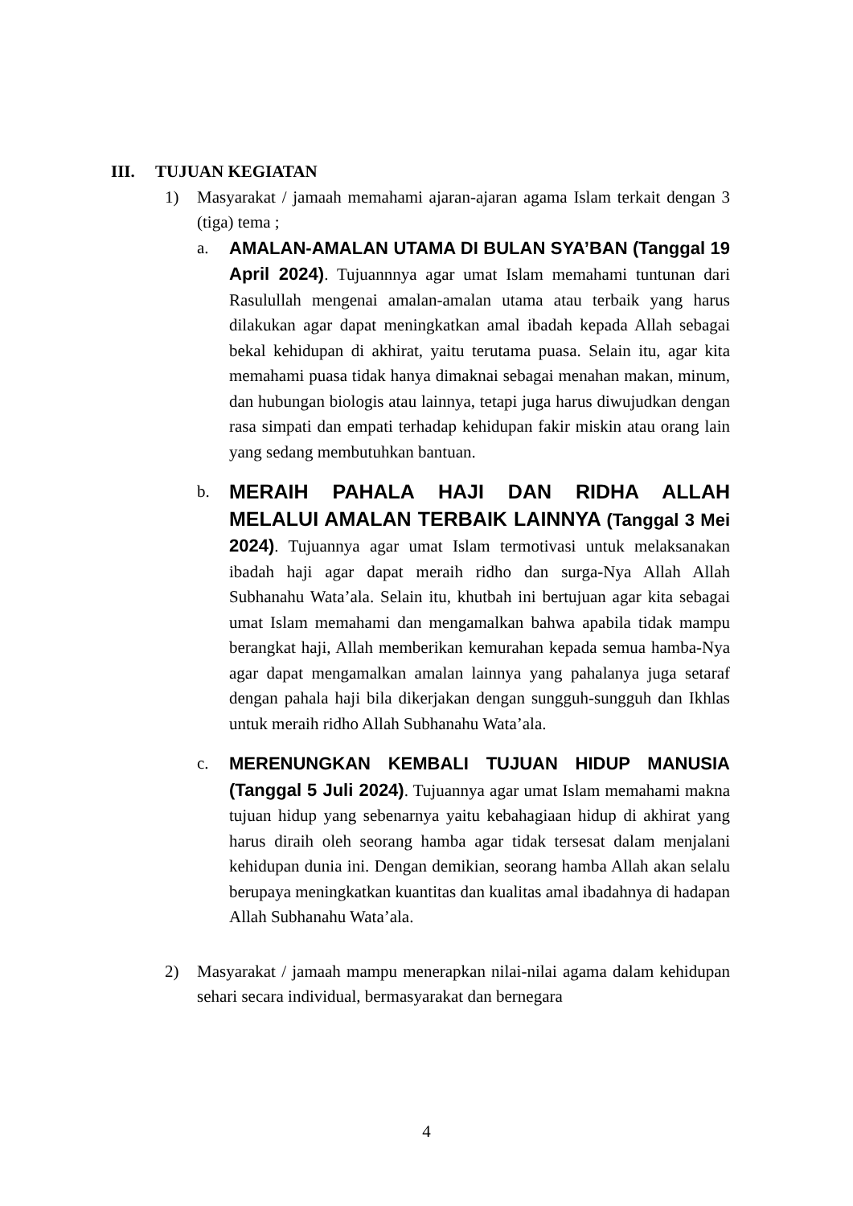III. TUJUAN KEGIATAN
1) Masyarakat / jamaah memahami ajaran-ajaran agama Islam terkait dengan 3 (tiga) tema ;
a. AMALAN-AMALAN UTAMA DI BULAN SYA’BAN (Tanggal 19 April 2024). Tujuannnya agar umat Islam memahami tuntunan dari Rasulullah mengenai amalan-amalan utama atau terbaik yang harus dilakukan agar dapat meningkatkan amal ibadah kepada Allah sebagai bekal kehidupan di akhirat, yaitu terutama puasa. Selain itu, agar kita memahami puasa tidak hanya dimaknai sebagai menahan makan, minum, dan hubungan biologis atau lainnya, tetapi juga harus diwujudkan dengan rasa simpati dan empati terhadap kehidupan fakir miskin atau orang lain yang sedang membutuhkan bantuan.
b.
MERAIH PAHALA HAJI DAN RIDHA ALLAH MELALUI AMALAN TERBAIK LAINNYA (Tanggal 3 Mei 2024). Tujuannya agar umat Islam termotivasi untuk melaksanakan ibadah haji agar dapat meraih ridho dan surga-Nya Allah Allah Subhanahu Wata’ala. Selain itu, khutbah ini bertujuan agar kita sebagai umat Islam memahami dan mengamalkan bahwa apabila tidak mampu berangkat haji, Allah memberikan kemurahan kepada semua hamba-Nya agar dapat mengamalkan amalan lainnya yang pahalanya juga setaraf dengan pahala haji bila dikerjakan dengan sungguh-sungguh dan Ikhlas untuk meraih ridho Allah Subhanahu Wata’ala.
c. MERENUNGKAN KEMBALI TUJUAN HIDUP MANUSIA (Tanggal 5 Juli 2024). Tujuannya agar umat Islam memahami makna tujuan hidup yang sebenarnya yaitu kebahagiaan hidup di akhirat yang harus diraih oleh seorang hamba agar tidak tersesat dalam menjalani kehidupan dunia ini. Dengan demikian, seorang hamba Allah akan selalu berupaya meningkatkan kuantitas dan kualitas amal ibadahnya di hadapan Allah Subhanahu Wata’ala.
2) Masyarakat / jamaah mampu menerapkan nilai-nilai agama dalam kehidupan sehari secara individual, bermasyarakat dan bernegara
4